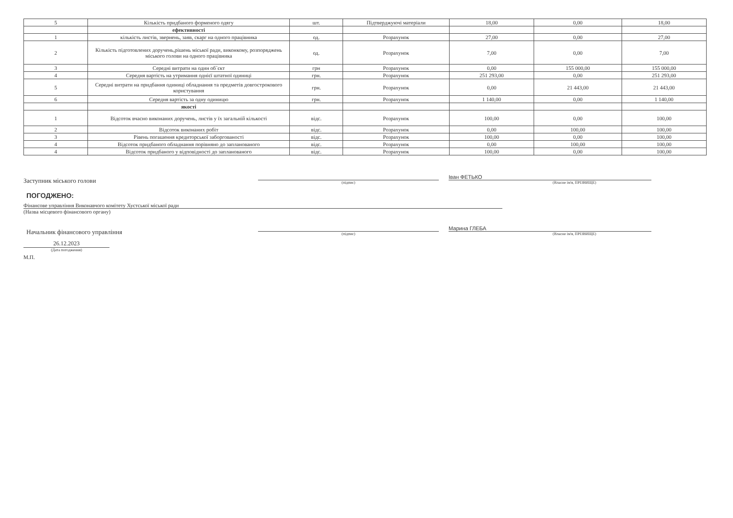| 5 | Кількість придбаного форменого одягу | шт. | Підтверджуючі матеріали | 18,00 | 0,00 | 18,00 |
| | ефективності | | | | | |
| 1 | кількість листів, звернень, заяв, скарг на одного працівника | од. | Розрахунок | 27,00 | 0,00 | 27,00 |
| 2 | Кількість підготовлених доручень,рішень міської ради, виконкому, розпоряджень міського голови на одного працівника | од. | Розрахунок | 7,00 | 0,00 | 7,00 |
| 3 | Середні витрати на один об`єкт | грн | Розрахунок | 0,00 | 155 000,00 | 155 000,00 |
| 4 | Середня вартість на утримання однієї штатної одиниці | грн. | Розрахунок | 251 293,00 | 0,00 | 251 293,00 |
| 5 | Середні витрати на придбання одиниці обладнання та предметів довгострокового користування | грн. | Розрахунок | 0,00 | 21 443,00 | 21 443,00 |
| 6 | Середня вартість за одну одиницю | грн. | Розрахунок | 1 140,00 | 0,00 | 1 140,00 |
| | якості | | | | | |
| 1 | Відсоток вчасно виконаних доручень, листів у їх загальній кількості | відс. | Розрахунок | 100,00 | 0,00 | 100,00 |
| 2 | Відсоток виконаних робіт | відс. | Розрахунок | 0,00 | 100,00 | 100,00 |
| 3 | Рівень погашення кредиторської заборгованості | відс. | Розрахунок | 100,00 | 0,00 | 100,00 |
| 4 | Відсоток придбаного обладнання порівняно до запланованого | відс. | Розрахунок | 0,00 | 100,00 | 100,00 |
| 4 | Відсоток придбаного у відповідності до запланованого | відс. | Розрахунок | 100,00 | 0,00 | 100,00 |
Заступник міського голови
(підпис)
Іван ФЕТЬКО
(Власне ім'я, ПРІЗВИЩЕ)
ПОГОДЖЕНО:
Фінансове управління Виконавчого комітету Хустської міської ради
(Назва місцевого фінансового органу)
Начальник фінансового управління
(підпис)
Марина ГЛЕБА
(Власне ім'я, ПРІЗВИЩЕ)
26.12.2023
(Дата погодження)
М.П.